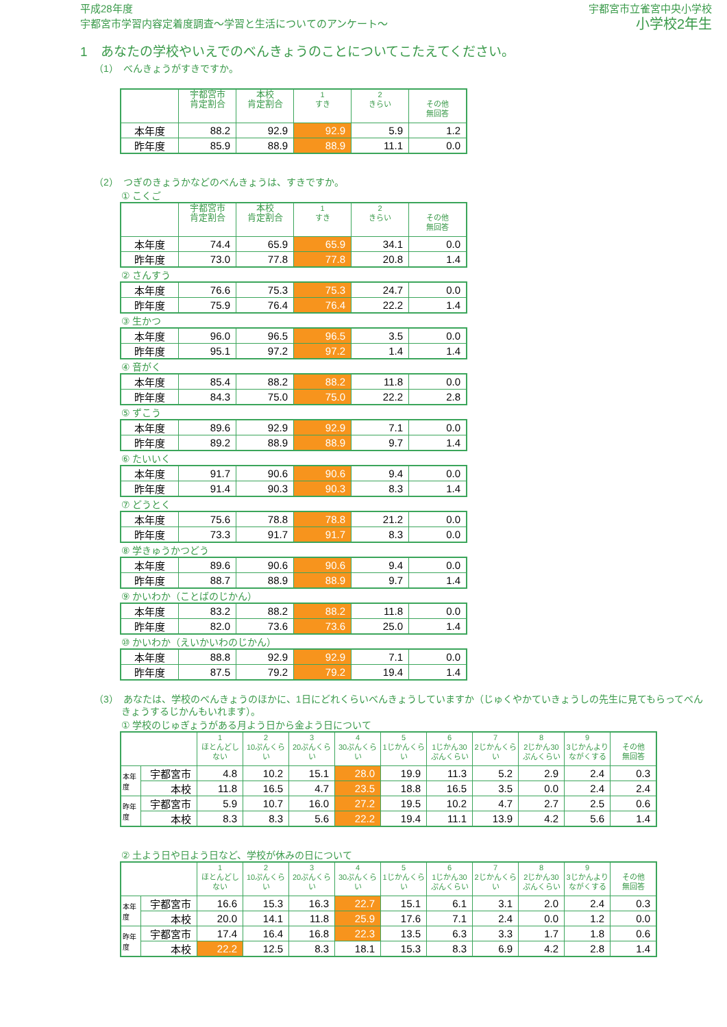平成28年度
宇都宮市学習内容定着度調査～学習と生活についてのアンケート～
宇都宮市立雀宮中央小学校
小学校2年生
1　あなたの学校やいえでのべんきょうのことについてこたえてください。
（1）　べんきょうがすきですか。
| | 宇都宮市 肯定割合 | 本校 肯定割合 | 1 すき | 2 きらい | その他 無回答 |
| --- | --- | --- | --- | --- | --- |
| 本年度 | 88.2 | 92.9 | 92.9 | 5.9 | 1.2 |
| 昨年度 | 85.9 | 88.9 | 88.9 | 11.1 | 0.0 |
（2）　つぎのきょうかなどのべんきょうは、すきですか。
① こくご
| | 宇都宮市 肯定割合 | 本校 肯定割合 | 1 すき | 2 きらい | その他 無回答 |
| --- | --- | --- | --- | --- | --- |
| 本年度 | 74.4 | 65.9 | 65.9 | 34.1 | 0.0 |
| 昨年度 | 73.0 | 77.8 | 77.8 | 20.8 | 1.4 |
② さんすう
| 本年度 | 76.6 | 75.3 | 75.3 | 24.7 | 0.0 |
| 昨年度 | 75.9 | 76.4 | 76.4 | 22.2 | 1.4 |
③ 生かつ
| 本年度 | 96.0 | 96.5 | 96.5 | 3.5 | 0.0 |
| 昨年度 | 95.1 | 97.2 | 97.2 | 1.4 | 1.4 |
④ 音がく
| 本年度 | 85.4 | 88.2 | 88.2 | 11.8 | 0.0 |
| 昨年度 | 84.3 | 75.0 | 75.0 | 22.2 | 2.8 |
⑤ ずこう
| 本年度 | 89.6 | 92.9 | 92.9 | 7.1 | 0.0 |
| 昨年度 | 89.2 | 88.9 | 88.9 | 9.7 | 1.4 |
⑥ たいいく
| 本年度 | 91.7 | 90.6 | 90.6 | 9.4 | 0.0 |
| 昨年度 | 91.4 | 90.3 | 90.3 | 8.3 | 1.4 |
⑦ どうとく
| 本年度 | 75.6 | 78.8 | 78.8 | 21.2 | 0.0 |
| 昨年度 | 73.3 | 91.7 | 91.7 | 8.3 | 0.0 |
⑧ 学きゅうかつどう
| 本年度 | 89.6 | 90.6 | 90.6 | 9.4 | 0.0 |
| 昨年度 | 88.7 | 88.9 | 88.9 | 9.7 | 1.4 |
⑨ かいわか（ことばのじかん）
| 本年度 | 83.2 | 88.2 | 88.2 | 11.8 | 0.0 |
| 昨年度 | 82.0 | 73.6 | 73.6 | 25.0 | 1.4 |
⑩ かいわか（えいかいわのじかん）
| 本年度 | 88.8 | 92.9 | 92.9 | 7.1 | 0.0 |
| 昨年度 | 87.5 | 79.2 | 79.2 | 19.4 | 1.4 |
（3）　あなたは、学校のべんきょうのほかに、1日にどれくらいべんきょうしていますか（じゅくやかていきょうしの先生に見てもらってべんきょうするじかんもいれます）。
① 学校のじゅぎょうがある月よう日から金よう日について
| | | 1 ほとんどしない | 2 10ぷんくらい | 3 20ぷんくらい | 4 30ぷんくらい | 5 1じかんくらい | 6 1じかん30ぷんくらい | 7 2じかんくらい | 8 2じかん30ぷんくらい | 9 3じかんより ながくする | その他 無回答 |
| --- | --- | --- | --- | --- | --- | --- | --- | --- | --- | --- | --- |
| 本年度 | 宇都宮市 | 4.8 | 10.2 | 15.1 | 28.0 | 19.9 | 11.3 | 5.2 | 2.9 | 2.4 | 0.3 |
| | 本校 | 11.8 | 16.5 | 4.7 | 23.5 | 18.8 | 16.5 | 3.5 | 0.0 | 2.4 | 2.4 |
| 昨年度 | 宇都宮市 | 5.9 | 10.7 | 16.0 | 27.2 | 19.5 | 10.2 | 4.7 | 2.7 | 2.5 | 0.6 |
| | 本校 | 8.3 | 8.3 | 5.6 | 22.2 | 19.4 | 11.1 | 13.9 | 4.2 | 5.6 | 1.4 |
② 土よう日や日よう日など、学校が休みの日について
| | | 1 ほとんどしない | 2 10ぷんくらい | 3 20ぷんくらい | 4 30ぷんくらい | 5 1じかんくらい | 6 1じかん30ぷんくらい | 7 2じかんくらい | 8 2じかん30ぷんくらい | 9 3じかんより ながくする | その他 無回答 |
| --- | --- | --- | --- | --- | --- | --- | --- | --- | --- | --- | --- |
| 本年度 | 宇都宮市 | 16.6 | 15.3 | 16.3 | 22.7 | 15.1 | 6.1 | 3.1 | 2.0 | 2.4 | 0.3 |
| | 本校 | 20.0 | 14.1 | 11.8 | 25.9 | 17.6 | 7.1 | 2.4 | 0.0 | 1.2 | 0.0 |
| 昨年度 | 宇都宮市 | 17.4 | 16.4 | 16.8 | 22.3 | 13.5 | 6.3 | 3.3 | 1.7 | 1.8 | 0.6 |
| | 本校 | 22.2 | 12.5 | 8.3 | 18.1 | 15.3 | 8.3 | 6.9 | 4.2 | 2.8 | 1.4 |